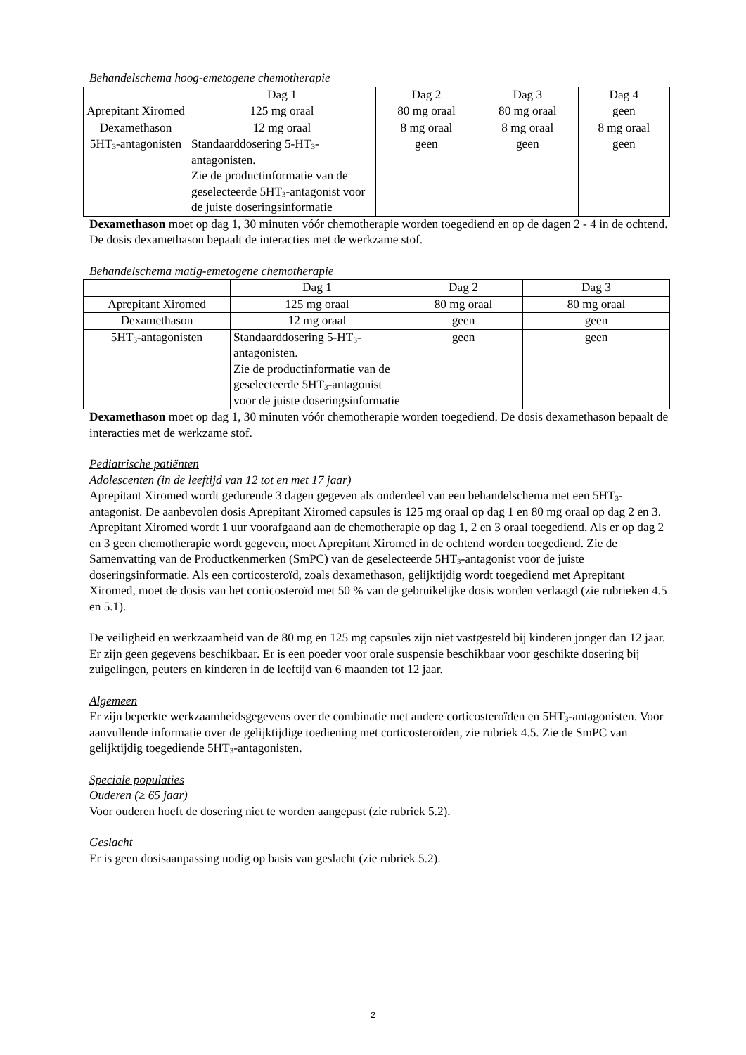Behandelschema hoog-emetogene chemotherapie
| | Dag 1 | Dag 2 | Dag 3 | Dag 4 |
| Aprepitant Xiromed | 125 mg oraal | 80 mg oraal | 80 mg oraal | geen |
| Dexamethason | 12 mg oraal | 8 mg oraal | 8 mg oraal | 8 mg oraal |
| 5HT<sub>3</sub>-antagonisten | Standaarddosering 5-HT<sub>3</sub>-antagonisten. Zie de productinformatie van de geselecteerde 5HT<sub>3</sub>-antagonist voor de juiste doseringsinformatie | geen | geen | geen |
Dexamethason moet op dag 1, 30 minuten vóór chemotherapie worden toegediend en op de dagen 2 - 4 in de ochtend. De dosis dexamethason bepaalt de interacties met de werkzame stof.
Behandelschema matig-emetogene chemotherapie
| | Dag 1 | Dag 2 | Dag 3 |
| Aprepitant Xiromed | 125 mg oraal | 80 mg oraal | 80 mg oraal |
| Dexamethason | 12 mg oraal | geen | geen |
| 5HT<sub>3</sub>-antagonisten | Standaarddosering 5-HT<sub>3</sub>-antagonisten. Zie de productinformatie van de geselecteerde 5HT<sub>3</sub>-antagonist voor de juiste doseringsinformatie | geen | geen |
Dexamethason moet op dag 1, 30 minuten vóór chemotherapie worden toegediend. De dosis dexamethason bepaalt de interacties met de werkzame stof.
Pediatrische patiënten
Adolescenten (in de leeftijd van 12 tot en met 17 jaar)
Aprepitant Xiromed wordt gedurende 3 dagen gegeven als onderdeel van een behandelschema met een 5HT<sub>3</sub>-antagonist. De aanbevolen dosis Aprepitant Xiromed capsules is 125 mg oraal op dag 1 en 80 mg oraal op dag 2 en 3. Aprepitant Xiromed wordt 1 uur voorafgaand aan de chemotherapie op dag 1, 2 en 3 oraal toegediend. Als er op dag 2 en 3 geen chemotherapie wordt gegeven, moet Aprepitant Xiromed in de ochtend worden toegediend. Zie de Samenvatting van de Productkenmerken (SmPC) van de geselecteerde 5HT<sub>3</sub>-antagonist voor de juiste doseringsinformatie. Als een corticosteroïd, zoals dexamethason, gelijktijdig wordt toegediend met Aprepitant Xiromed, moet de dosis van het corticosteroïd met 50 % van de gebruikelijke dosis worden verlaagd (zie rubrieken 4.5 en 5.1).
De veiligheid en werkzaamheid van de 80 mg en 125 mg capsules zijn niet vastgesteld bij kinderen jonger dan 12 jaar. Er zijn geen gegevens beschikbaar. Er is een poeder voor orale suspensie beschikbaar voor geschikte dosering bij zuigelingen, peuters en kinderen in de leeftijd van 6 maanden tot 12 jaar.
Algemeen
Er zijn beperkte werkzaamheidsgegevens over de combinatie met andere corticosteroïden en 5HT<sub>3</sub>-antagonisten. Voor aanvullende informatie over de gelijktijdige toediening met corticosteroïden, zie rubriek 4.5. Zie de SmPC van gelijktijdig toegediende 5HT<sub>3</sub>-antagonisten.
Speciale populaties
Ouderen (≥ 65 jaar)
Voor ouderen hoeft de dosering niet te worden aangepast (zie rubriek 5.2).
Geslacht
Er is geen dosisaanpassing nodig op basis van geslacht (zie rubriek 5.2).
2